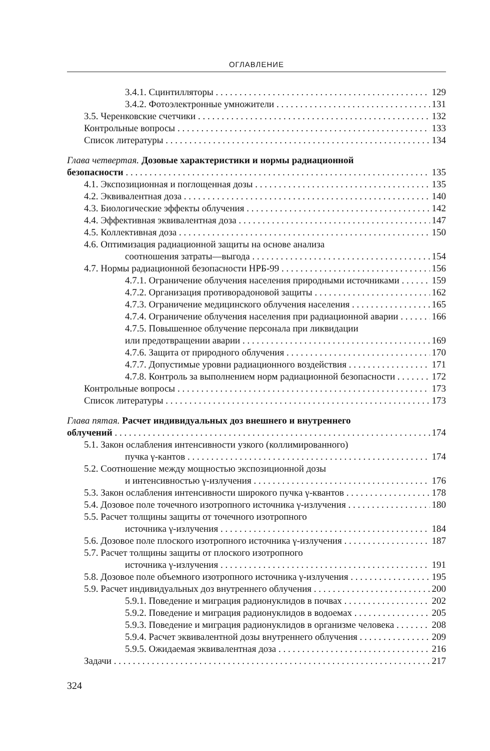ОГЛАВЛЕНИЕ
3.4.1. Сцинтилляторы 129
3.4.2. Фотоэлектронные умножители 131
3.5. Черенковские счетчики 132
Контрольные вопросы 133
Список литературы 134
Глава четвертая. Дозовые характеристики и нормы радиационной
безопасности 135
4.1. Экспозиционная и поглощенная дозы 135
4.2. Эквивалентная доза 140
4.3. Биологические эффекты облучения 142
4.4. Эффективная эквивалентная доза 147
4.5. Коллективная доза 150
4.6. Оптимизация радиационной защиты на основе анализа
соотношения затраты—выгода 154
4.7. Нормы радиационной безопасности НРБ-99 156
4.7.1. Ограничение облучения населения природными источниками 159
4.7.2. Организация противорадоновой защиты 162
4.7.3. Ограничение медицинского облучения населения 165
4.7.4. Ограничение облучения населения при радиационной аварии 166
4.7.5. Повышенное облучение персонала при ликвидации
или предотвращении аварии 169
4.7.6. Защита от природного облучения 170
4.7.7. Допустимые уровни радиационного воздействия 171
4.7.8. Контроль за выполнением норм радиационной безопасности 172
Контрольные вопросы 173
Список литературы 173
Глава пятая. Расчет индивидуальных доз внешнего и внутреннего
облучений 174
5.1. Закон ослабления интенсивности узкого (коллимированного)
пучка γ-кантов 174
5.2. Соотношение между мощностью экспозиционной дозы
и интенсивностью γ-излучения 176
5.3. Закон ослабления интенсивности широкого пучка γ-квантов 178
5.4. Дозовое поле точечного изотропного источника γ-излучения 180
5.5. Расчет толщины защиты от точечного изотропного
источника γ-излучения 184
5.6. Дозовое поле плоского изотропного источника γ-излучения 187
5.7. Расчет толщины защиты от плоского изотропного
источника γ-излучения 191
5.8. Дозовое поле объемного изотропного источника γ-излучения 195
5.9. Расчет индивидуальных доз внутреннего облучения 200
5.9.1. Поведение и миграция радионуклидов в почвах 202
5.9.2. Поведение и миграция радионуклидов в водоемах 205
5.9.3. Поведение и миграция радионуклидов в организме человека 208
5.9.4. Расчет эквивалентной дозы внутреннего облучения 209
5.9.5. Ожидаемая эквивалентная доза 216
Задачи 217
324